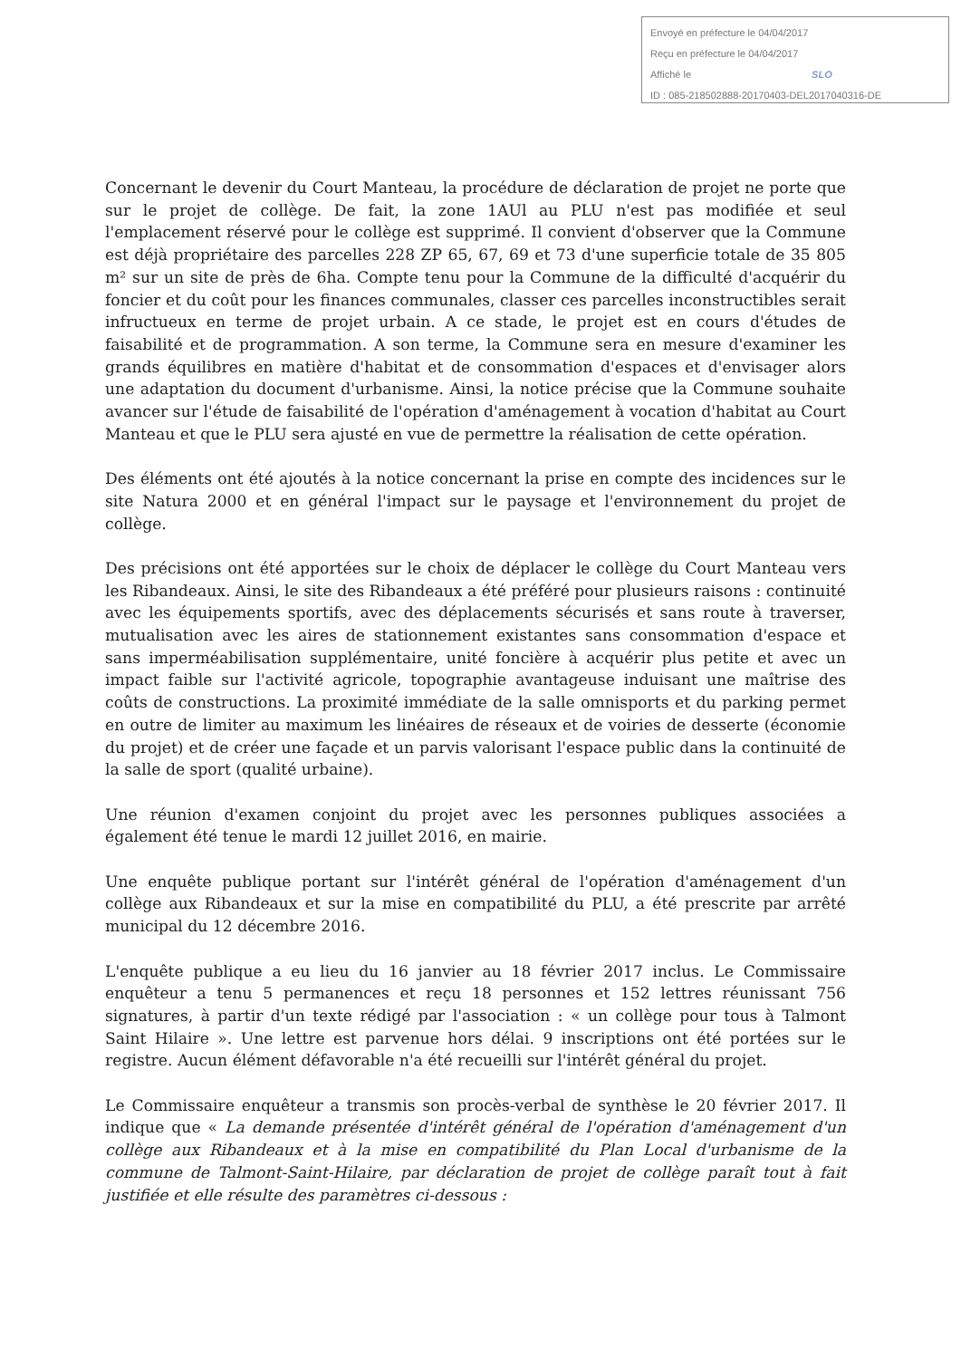Envoyé en préfecture le 04/04/2017
Reçu en préfecture le 04/04/2017
Affiché le SLO
ID : 085-218502888-20170403-DEL2017040316-DE
Concernant le devenir du Court Manteau, la procédure de déclaration de projet ne porte que sur le projet de collège. De fait, la zone 1AUl au PLU n'est pas modifiée et seul l'emplacement réservé pour le collège est supprimé. Il convient d'observer que la Commune est déjà propriétaire des parcelles 228 ZP 65, 67, 69 et 73 d'une superficie totale de 35 805 m² sur un site de près de 6ha. Compte tenu pour la Commune de la difficulté d'acquérir du foncier et du coût pour les finances communales, classer ces parcelles inconstructibles serait infructueux en terme de projet urbain. A ce stade, le projet est en cours d'études de faisabilité et de programmation. A son terme, la Commune sera en mesure d'examiner les grands équilibres en matière d'habitat et de consommation d'espaces et d'envisager alors une adaptation du document d'urbanisme. Ainsi, la notice précise que la Commune souhaite avancer sur l'étude de faisabilité de l'opération d'aménagement à vocation d'habitat au Court Manteau et que le PLU sera ajusté en vue de permettre la réalisation de cette opération.
Des éléments ont été ajoutés à la notice concernant la prise en compte des incidences sur le site Natura 2000 et en général l'impact sur le paysage et l'environnement du projet de collège.
Des précisions ont été apportées sur le choix de déplacer le collège du Court Manteau vers les Ribandeaux. Ainsi, le site des Ribandeaux a été préféré pour plusieurs raisons : continuité avec les équipements sportifs, avec des déplacements sécurisés et sans route à traverser, mutualisation avec les aires de stationnement existantes sans consommation d'espace et sans imperméabilisation supplémentaire, unité foncière à acquérir plus petite et avec un impact faible sur l'activité agricole, topographie avantageuse induisant une maîtrise des coûts de constructions. La proximité immédiate de la salle omnisports et du parking permet en outre de limiter au maximum les linéaires de réseaux et de voiries de desserte (économie du projet) et de créer une façade et un parvis valorisant l'espace public dans la continuité de la salle de sport (qualité urbaine).
Une réunion d'examen conjoint du projet avec les personnes publiques associées a également été tenue le mardi 12 juillet 2016, en mairie.
Une enquête publique portant sur l'intérêt général de l'opération d'aménagement d'un collège aux Ribandeaux et sur la mise en compatibilité du PLU, a été prescrite par arrêté municipal du 12 décembre 2016.
L'enquête publique a eu lieu du 16 janvier au 18 février 2017 inclus. Le Commissaire enquêteur a tenu 5 permanences et reçu 18 personnes et 152 lettres réunissant 756 signatures, à partir d'un texte rédigé par l'association : « un collège pour tous à Talmont Saint Hilaire ». Une lettre est parvenue hors délai. 9 inscriptions ont été portées sur le registre. Aucun élément défavorable n'a été recueilli sur l'intérêt général du projet.
Le Commissaire enquêteur a transmis son procès-verbal de synthèse le 20 février 2017. Il indique que « La demande présentée d'intérêt général de l'opération d'aménagement d'un collège aux Ribandeaux et à la mise en compatibilité du Plan Local d'urbanisme de la commune de Talmont-Saint-Hilaire, par déclaration de projet de collège paraît tout à fait justifiée et elle résulte des paramètres ci-dessous :